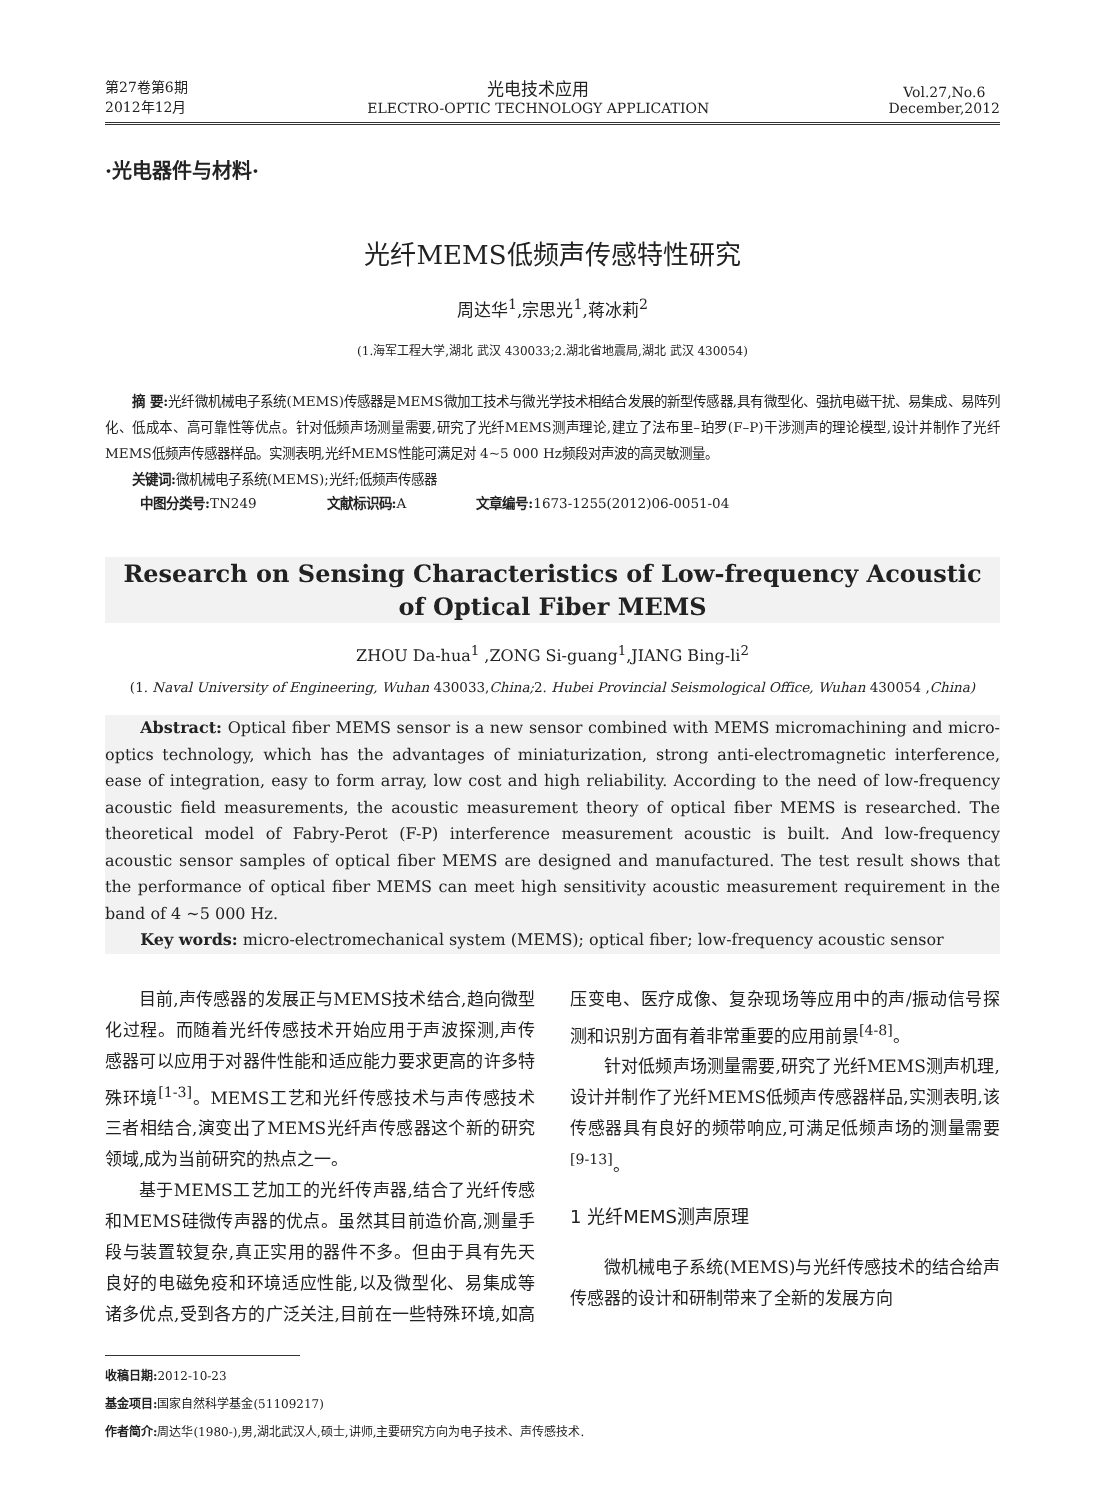第27卷第6期
2012年12月
光电技术应用
ELECTRO-OPTIC TECHNOLOGY APPLICATION
Vol.27,No.6
December,2012
·光电器件与材料·
光纤MEMS低频声传感特性研究
周达华<sup>1</sup>,宗思光<sup>1</sup>,蒋冰莉<sup>2</sup>
(1.海军工程大学,湖北 武汉 430033;2.湖北省地震局,湖北 武汉 430054)
摘 要: 光纤微机械电子系统(MEMS)传感器是MEMS微加工技术与微光学技术相结合发展的新型传感器,具有微型化、强抗电磁干扰、易集成、易阵列化、低成本、高可靠性等优点。针对低频声场测量需要,研究了光纤MEMS测声理论,建立了法布里–珀罗(F–P)干涉测声的理论模型,设计并制作了光纤MEMS低频声传感器样品。实测表明,光纤MEMS性能可满足对 4~5 000 Hz频段对声波的高灵敏测量。
关键词: 微机械电子系统(MEMS);光纤;低频声传感器
中图分类号: TN249 文献标识码: A 文章编号: 1673-1255(2012)06-0051-04
Research on Sensing Characteristics of Low-frequency Acoustic
of Optical Fiber MEMS
ZHOU Da-hua<sup>1</sup> ,ZONG Si-guang<sup>1</sup>,JIANG Bing-li<sup>2</sup>
(1. Naval University of Engineering, Wuhan 430033,China; 2. Hubei Provincial Seismological Office, Wuhan 430054 ,China)
Abstract: Optical fiber MEMS sensor is a new sensor combined with MEMS micromachining and micro-optics technology, which has the advantages of miniaturization, strong anti-electromagnetic interference, ease of integration, easy to form array, low cost and high reliability. According to the need of low-frequency acoustic field measurements, the acoustic measurement theory of optical fiber MEMS is researched. The theoretical model of Fabry-Perot (F-P) interference measurement acoustic is built. And low-frequency acoustic sensor samples of optical fiber MEMS are designed and manufactured. The test result shows that the performance of optical fiber MEMS can meet high sensitivity acoustic measurement requirement in the band of 4 ~5 000 Hz.
Key words: micro-electromechanical system (MEMS); optical fiber; low-frequency acoustic sensor
目前,声传感器的发展正与MEMS技术结合,趋向微型化过程。而随着光纤传感技术开始应用于声波探测,声传感器可以应用于对器件性能和适应能力要求更高的许多特殊环境<sup>[1-3]</sup>。MEMS工艺和光纤传感技术与声传感技术三者相结合,演变出了MEMS光纤声传感器这个新的研究领域,成为当前研究的热点之一。
基于MEMS工艺加工的光纤传声器,结合了光纤传感和MEMS硅微传声器的优点。虽然其目前造价高,测量手段与装置较复杂,真正实用的器件不多。但由于具有先天良好的电磁免疫和环境适应性能,以及微型化、易集成等诸多优点,受到各方的广泛关注,目前在一些特殊环境,如高压变电、医疗成像、复杂现场等应用中的声/振动信号探测和识别方面有着非常重要的应用前景<sup>[4-8]</sup>。
针对低频声场测量需要,研究了光纤MEMS测声机理,设计并制作了光纤MEMS低频声传感器样品,实测表明,该传感器具有良好的频带响应,可满足低频声场的测量需要<sup>[9-13]</sup>。
1 光纤MEMS测声原理
微机械电子系统(MEMS)与光纤传感技术的结合给声传感器的设计和研制带来了全新的发展方向
收稿日期: 2012-10-23
基金项目: 国家自然科学基金(51109217)
作者简介: 周达华(1980-),男,湖北武汉人,硕士,讲师,主要研究方向为电子技术、声传感技术.